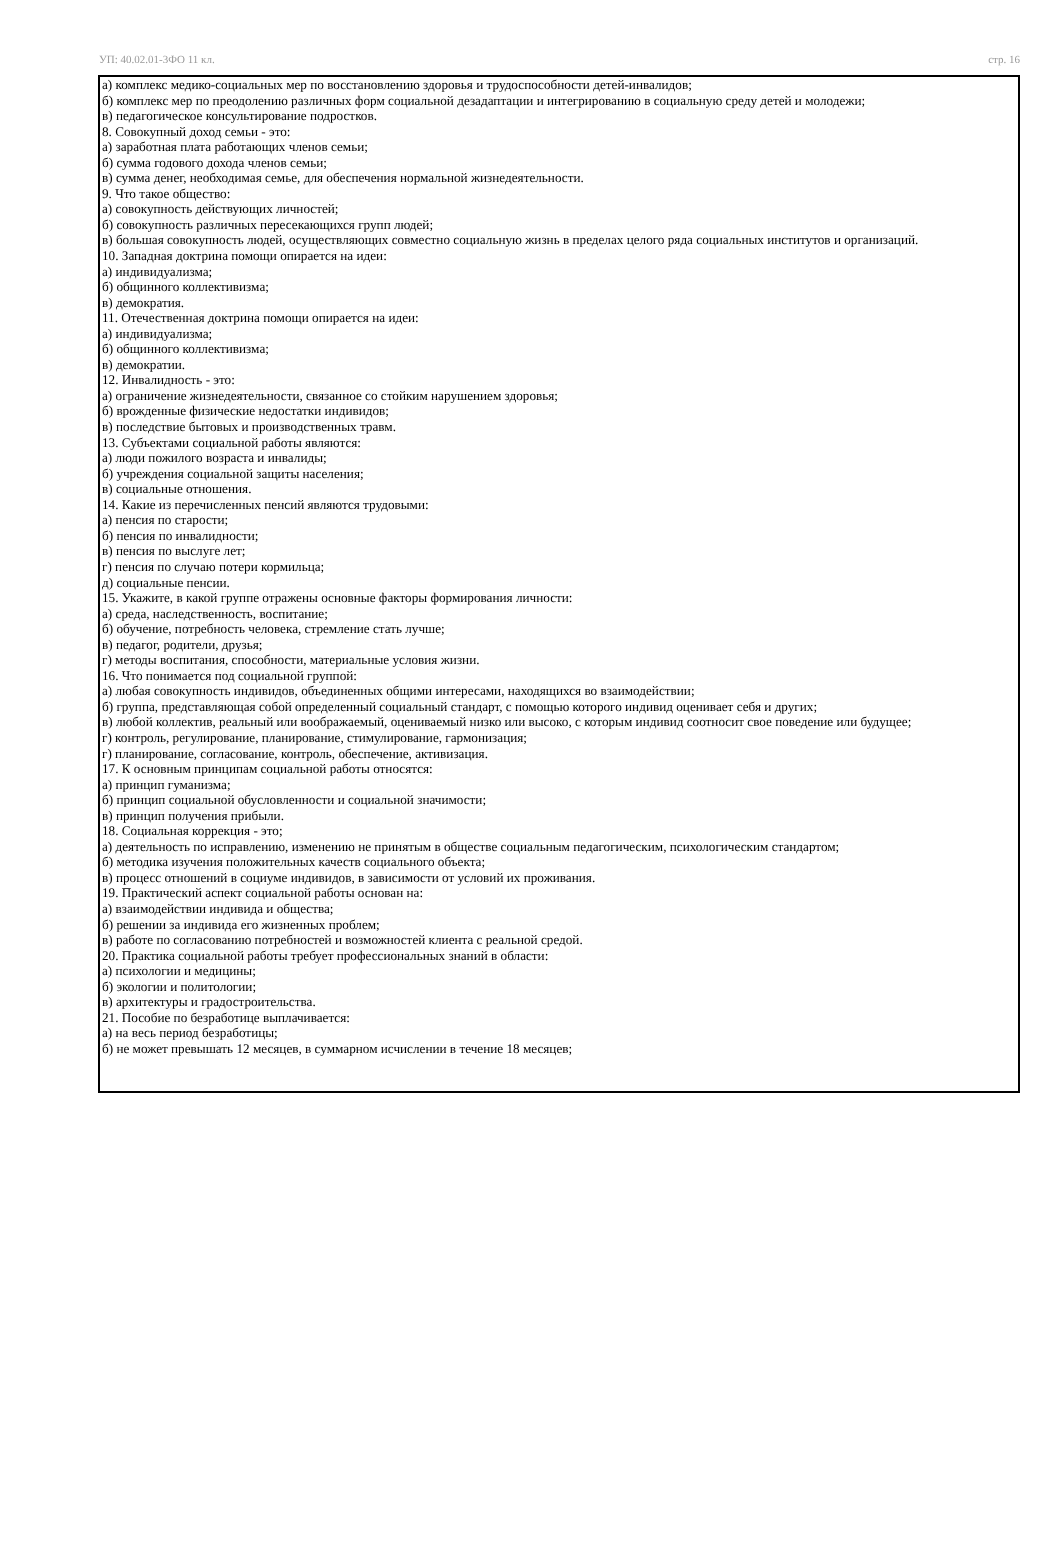УП: 40.02.01-3ФО 11 кл. стр. 16
а) комплекс медико-социальных мер по восстановлению здоровья и трудоспособности детей-инвалидов;
б) комплекс мер по преодолению различных форм социальной дезадаптации и интегрированию в социальную среду детей и молодежи;
в) педагогическое консультирование подростков.
8. Совокупный доход семьи - это:
а) заработная плата работающих членов семьи;
б) сумма годового дохода членов семьи;
в) сумма денег, необходимая семье, для обеспечения нормальной жизнедеятельности.
9. Что такое общество:
а) совокупность действующих личностей;
б) совокупность различных пересекающихся групп людей;
в) большая совокупность людей, осуществляющих совместно социальную жизнь в пределах целого ряда социальных институтов и организаций.
10. Западная доктрина помощи опирается на идеи:
а) индивидуализма;
б) общинного коллективизма;
в) демократия.
11. Отечественная доктрина помощи опирается на идеи:
а) индивидуализма;
б) общинного коллективизма;
в) демократии.
12. Инвалидность - это:
а) ограничение жизнедеятельности, связанное со стойким нарушением здоровья;
б) врожденные физические недостатки индивидов;
в) последствие бытовых и производственных травм.
13. Субъектами социальной работы являются:
а) люди пожилого возраста и инвалиды;
б) учреждения социальной защиты населения;
в) социальные отношения.
14. Какие из перечисленных пенсий являются трудовыми:
а) пенсия по старости;
б) пенсия по инвалидности;
в) пенсия по выслуге лет;
г) пенсия по случаю потери кормильца;
д) социальные пенсии.
15. Укажите, в какой группе отражены основные факторы формирования личности:
а) среда, наследственность, воспитание;
б) обучение, потребность человека, стремление стать лучше;
в) педагог, родители, друзья;
г) методы воспитания, способности, материальные условия жизни.
16. Что понимается под социальной группой:
а) любая совокупность индивидов, объединенных общими интересами, находящихся во взаимодействии;
б) группа, представляющая собой определенный социальный стандарт, с помощью которого индивид оценивает себя и других;
в) любой коллектив, реальный или воображаемый, оцениваемый низко или высоко, с которым индивид соотносит свое поведение или будущее;
г) контроль, регулирование, планирование, стимулирование, гармонизация;
г) планирование, согласование, контроль, обеспечение, активизация.
17. К основным принципам социальной работы относятся:
а) принцип гуманизма;
б) принцип социальной обусловленности и социальной значимости;
в) принцип получения прибыли.
18. Социальная коррекция - это;
а) деятельность по исправлению, изменению не принятым в обществе социальным педагогическим, психологическим стандартом;
б) методика изучения положительных качеств социального объекта;
в) процесс отношений в социуме индивидов, в зависимости от условий их проживания.
19. Практический аспект социальной работы основан на:
а) взаимодействии индивида и общества;
б) решении за индивида его жизненных проблем;
в) работе по согласованию потребностей и возможностей клиента с реальной средой.
20. Практика социальной работы требует профессиональных знаний в области:
а) психологии и медицины;
б) экологии и политологии;
в) архитектуры и градостроительства.
21. Пособие по безработице выплачивается:
а) на весь период безработицы;
б) не может превышать 12 месяцев, в суммарном исчислении в течение 18 месяцев;